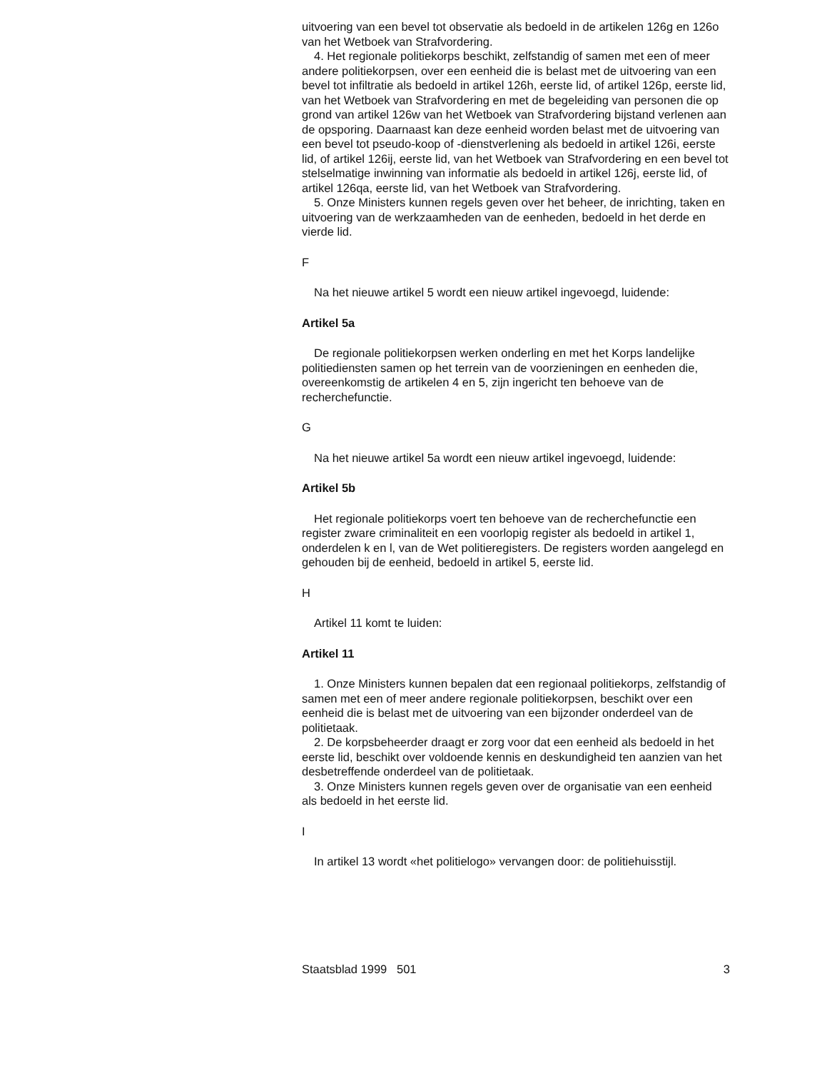uitvoering van een bevel tot observatie als bedoeld in de artikelen 126g en 126o van het Wetboek van Strafvordering.
4. Het regionale politiekorps beschikt, zelfstandig of samen met een of meer andere politiekorpsen, over een eenheid die is belast met de uitvoering van een bevel tot infiltratie als bedoeld in artikel 126h, eerste lid, of artikel 126p, eerste lid, van het Wetboek van Strafvordering en met de begeleiding van personen die op grond van artikel 126w van het Wetboek van Strafvordering bijstand verlenen aan de opsporing. Daarnaast kan deze eenheid worden belast met de uitvoering van een bevel tot pseudo-koop of -dienstverlening als bedoeld in artikel 126i, eerste lid, of artikel 126ij, eerste lid, van het Wetboek van Strafvordering en een bevel tot stelselmatige inwinning van informatie als bedoeld in artikel 126j, eerste lid, of artikel 126qa, eerste lid, van het Wetboek van Strafvordering.
5. Onze Ministers kunnen regels geven over het beheer, de inrichting, taken en uitvoering van de werkzaamheden van de eenheden, bedoeld in het derde en vierde lid.
F
Na het nieuwe artikel 5 wordt een nieuw artikel ingevoegd, luidende:
Artikel 5a
De regionale politiekorpsen werken onderling en met het Korps landelijke politiediensten samen op het terrein van de voorzieningen en eenheden die, overeenkomstig de artikelen 4 en 5, zijn ingericht ten behoeve van de recherchefunctie.
G
Na het nieuwe artikel 5a wordt een nieuw artikel ingevoegd, luidende:
Artikel 5b
Het regionale politiekorps voert ten behoeve van de recherchefunctie een register zware criminaliteit en een voorlopig register als bedoeld in artikel 1, onderdelen k en l, van de Wet politieregisters. De registers worden aangelegd en gehouden bij de eenheid, bedoeld in artikel 5, eerste lid.
H
Artikel 11 komt te luiden:
Artikel 11
1. Onze Ministers kunnen bepalen dat een regionaal politiekorps, zelfstandig of samen met een of meer andere regionale politiekorpsen, beschikt over een eenheid die is belast met de uitvoering van een bijzonder onderdeel van de politietaak.
2. De korpsbeheerder draagt er zorg voor dat een eenheid als bedoeld in het eerste lid, beschikt over voldoende kennis en deskundigheid ten aanzien van het desbetreffende onderdeel van de politietaak.
3. Onze Ministers kunnen regels geven over de organisatie van een eenheid als bedoeld in het eerste lid.
I
In artikel 13 wordt «het politielogo» vervangen door: de politiehuisstijl.
Staatsblad 1999 501 3